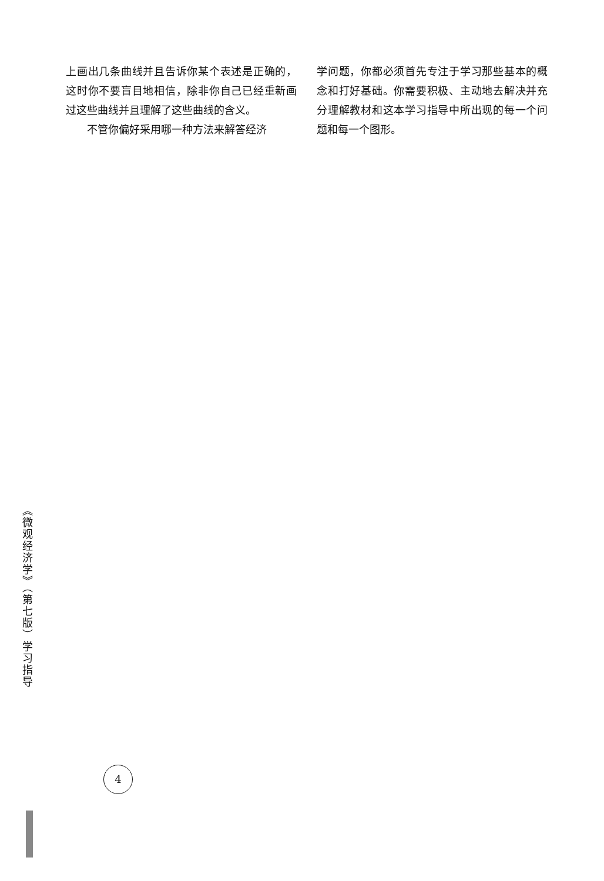上画出几条曲线并且告诉你某个表述是正确的，这时你不要盲目地相信，除非你自己已经重新画过这些曲线并且理解了这些曲线的含义。
不管你偏好采用哪一种方法来解答经济
学问题，你都必须首先专注于学习那些基本的概念和打好基础。你需要积极、主动地去解决并充分理解教材和这本学习指导中所出现的每一个问题和每一个图形。
《微观经济学》（第七版）学习指导
4